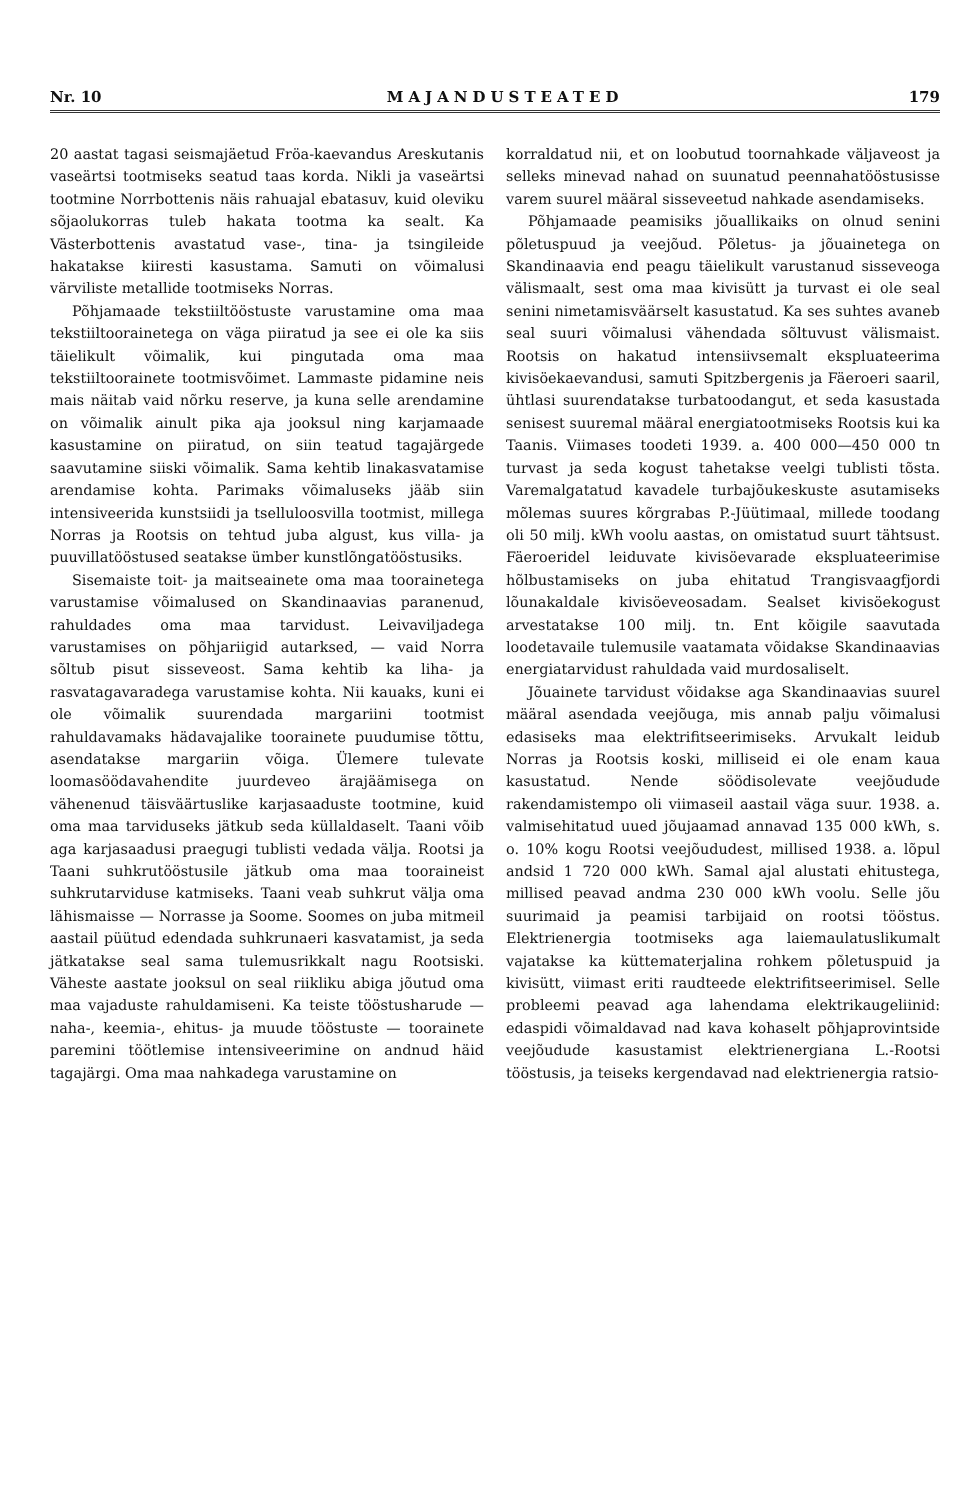Nr. 10 MAJANDUSTEATED 179
20 aastat tagasi seismajäetud Fröa-kaevandus Areskutanis vaseärtsi tootmiseks seatud taas korda. Nikli ja vaseärtsi tootmine Norrbottenis näis rahuajal ebatasuv, kuid oleviku sõjaolukorras tuleb hakata tootma ka sealt. Ka Västerbottenis avastatud vase-, tina- ja tsingileide hakatakse kiiresti kasustama. Samuti on võimalusi värviliste metallide tootmiseks Norras.
Põhjamaade tekstiiltööstuste varustamine oma maa tekstiiltoorainetega on väga piiratud ja see ei ole ka siis täielikult võimalik, kui pingutada oma maa tekstiiltoorainete tootmisvõimet. Lammaste pidamine neis mais näitab vaid nõrku reserve, ja kuna selle arendamine on võimalik ainult pika aja jooksul ning karjamaade kasustamine on piiratud, on siin teatud tagajärgede saavutamine siiski võimalik. Sama kehtib linakasvatamise arendamise kohta. Parimaks võimaluseks jääb siin intensiveerida kunstsiidi ja tselluloosvilla tootmist, millega Norras ja Rootsis on tehtud juba algust, kus villa- ja puuvillatööstused seatakse ümber kunstlõngatööstusiks.
Sisemaiste toit- ja maitseainete oma maa toorainetega varustamise võimalused on Skandinaavias paranenud, rahuldades oma maa tarvidust. Leivaviljadega varustamises on põhjariigid autarksed, — vaid Norra sõltub pisut sisseveost. Sama kehtib ka liha- ja rasvatagavaradega varustamise kohta. Nii kauaks, kuni ei ole võimalik suurendada margariini tootmist rahuldavamaks hädavajalike toorainete puudumise tõttu, asendatakse margariin võiga. Ülemere tulevate loomasöödavahendite juurdeveo ärajäämisega on vähenenud täisväärtuslike karjasaaduste tootmine, kuid oma maa tarviduseks jätkub seda küllaldaselt. Taani võib aga karjasaadusi praegugi tublisti vedada välja. Rootsi ja Taani suhkrutööstusile jätkub oma maa tooraineist suhkrutarviduse katmiseks. Taani veab suhkrut välja oma lähismaisse — Norrasse ja Soome. Soomes on juba mitmeil aastail püütud edendada suhkrunaeri kasvatamist, ja seda jätkatakse seal sama tulemusrikkalt nagu Rootsiski. Väheste aastate jooksul on seal riikliku abiga jõutud oma maa vajaduste rahuldamiseni. Ka teiste tööstusharude — naha-, keemia-, ehitus- ja muude tööstuste — toorainete paremini töötlemise intensiveerimine on andnud häid tagajärgi. Oma maa nahkadega varustamine on
korraldatud nii, et on loobutud toornahkade väljaveost ja selleks minevad nahad on suunatud peennahatööstusisse varem suurel määral sisseveetud nahkade asendamiseks.
Põhjamaade peamisiks jõuallikaiks on olnud senini põletuspuud ja veejõud. Põletus- ja jõuainetega on Skandinaavia end peagu täielikult varustanud sisseveoga välismaalt, sest oma maa kivisütt ja turvast ei ole seal senini nimetamisväärselt kasustatud. Ka ses suhtes avaneb seal suuri võimalusi vähendada sõltuvust välismaist. Rootsis on hakatud intensiivsemalt ekspluateerima kivisöekaevandusi, samuti Spitzbergenis ja Fäeroeri saaril, ühtlasi suurendatakse turbatoodangut, et seda kasustada senisest suuremal määral energiatootmiseks Rootsis kui ka Taanis. Viimases toodeti 1939. a. 400 000—450 000 tn turvast ja seda kogust tahetakse veelgi tublisti tõsta. Varemalgatatud kavadele turbajõukeskuste asutamiseks mõlemas suures kõrgrabas P.-Jüütimaal, millede toodang oli 50 milj. kWh voolu aastas, on omistatud suurt tähtsust. Fäeroeridel leiduvate kivisöevarade ekspluateerimise hõlbustamiseks on juba ehitatud Trangisvaagfjordi lõunakaldale kivisöeveosadam. Sealset kivisöekogust arvestatakse 100 milj. tn. Ent kõigile saavutada loodetavaile tulemusile vaatamata võidakse Skandinaavias energiatarvidust rahuldada vaid murdosaliselt.
Jõuainete tarvidust võidakse aga Skandinaavias suurel määral asendada veejõuga, mis annab palju võimalusi edasiseks maa elektrifitseerimiseks. Arvukalt leidub Norras ja Rootsis koski, milliseid ei ole enam kaua kasustatud. Nende söödisolevate veejõudude rakendamistempo oli viimaseil aastail väga suur. 1938. a. valmisehitatud uued jõujaamad annavad 135 000 kWh, s. o. 10% kogu Rootsi veejõududest, millised 1938. a. lõpul andsid 1 720 000 kWh. Samal ajal alustati ehitustega, millised peavad andma 230 000 kWh voolu. Selle jõu suurimaid ja peamisi tarbijaid on rootsi tööstus. Elektrienergia tootmiseks aga laiemaulatuslikumalt vajatakse ka küttematerjalina rohkem põletuspuid ja kivisütt, viimast eriti raudteede elektrifitseerimisel. Selle probleemi peavad aga lahendama elektrikaugeliinid: edaspidi võimaldavad nad kava kohaselt põhjaprovintside veejõudude kasustamist elektrienergiana L.-Rootsi tööstusis, ja teiseks kergendavad nad elektrienergia ratsio-